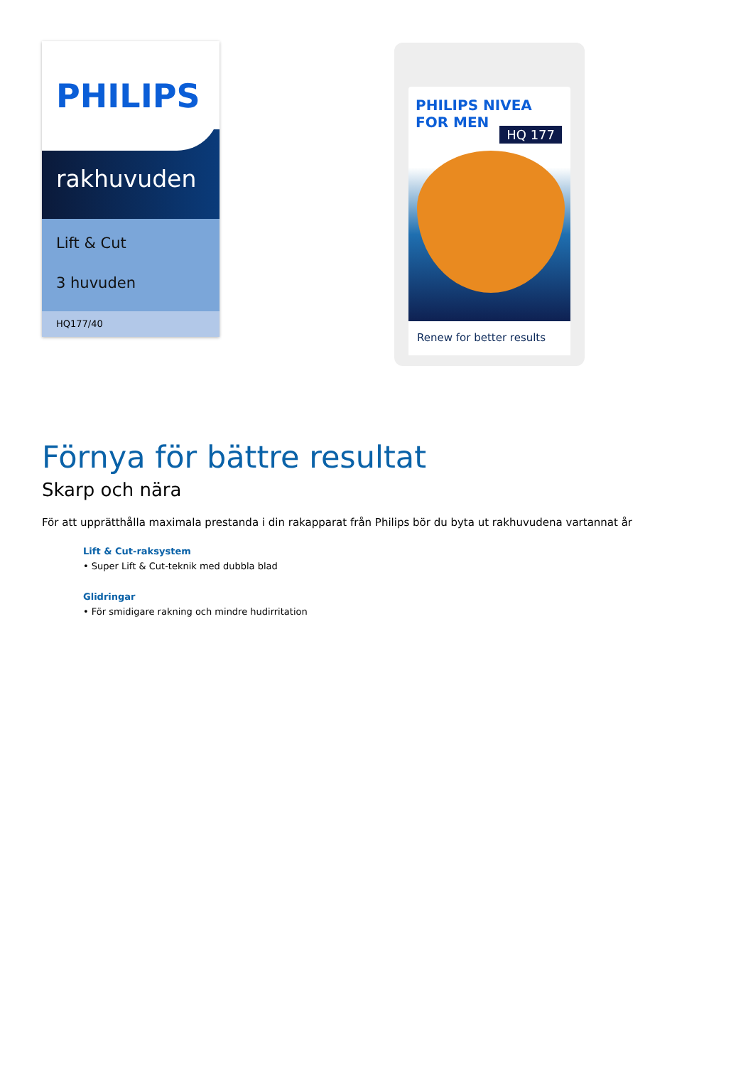PHILIPS
rakhuvuden
Lift & Cut
3 huvuden
HQ177/40
PHILIPS NIVEA FOR MEN
HQ 177
Renew for better results
Förnya för bättre resultat
Skarp och nära
För att upprätthålla maximala prestanda i din rakapparat från Philips bör du byta ut rakhuvudena vartannat år
Lift & Cut-raksystem
• Super Lift & Cut-teknik med dubbla blad
Glidringar
• För smidigare rakning och mindre hudirritation